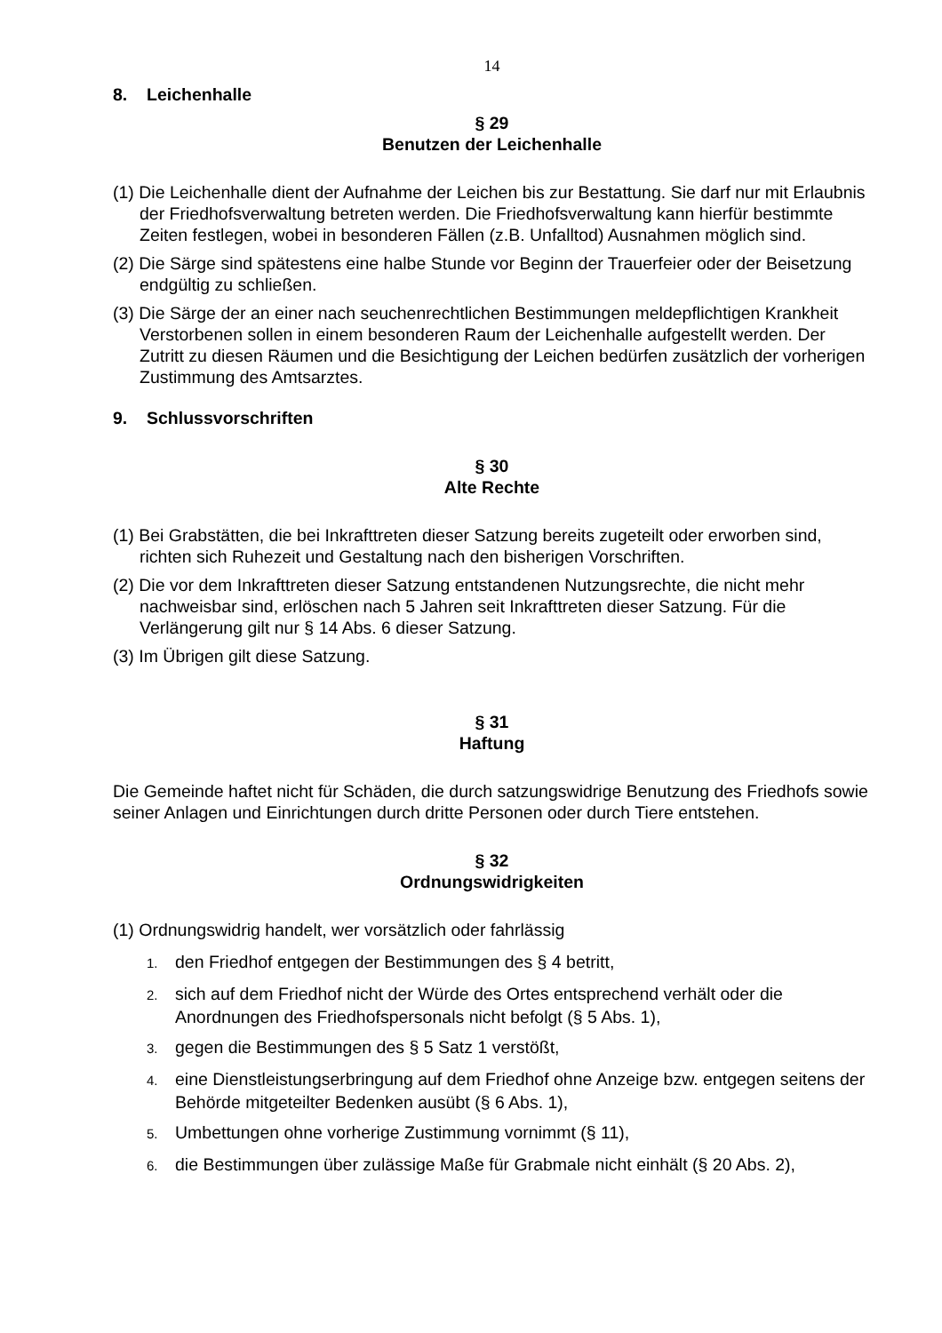14
8. Leichenhalle
§ 29
Benutzen der Leichenhalle
(1) Die Leichenhalle dient der Aufnahme der Leichen bis zur Bestattung. Sie darf nur mit Erlaubnis der Friedhofsverwaltung betreten werden. Die Friedhofsverwaltung kann hierfür bestimmte Zeiten festlegen, wobei in besonderen Fällen (z.B. Unfalltod) Ausnahmen möglich sind.
(2) Die Särge sind spätestens eine halbe Stunde vor Beginn der Trauerfeier oder der Beisetzung endgültig zu schließen.
(3) Die Särge der an einer nach seuchenrechtlichen Bestimmungen meldepflichtigen Krankheit Verstorbenen sollen in einem besonderen Raum der Leichenhalle aufgestellt werden. Der Zutritt zu diesen Räumen und die Besichtigung der Leichen bedürfen zusätzlich der vorherigen Zustimmung des Amtsarztes.
9. Schlussvorschriften
§ 30
Alte Rechte
(1) Bei Grabstätten, die bei Inkrafttreten dieser Satzung bereits zugeteilt oder erworben sind, richten sich Ruhezeit und Gestaltung nach den bisherigen Vorschriften.
(2) Die vor dem Inkrafttreten dieser Satzung entstandenen Nutzungsrechte, die nicht mehr nachweisbar sind, erlöschen nach 5 Jahren seit Inkrafttreten dieser Satzung. Für die Verlängerung gilt nur § 14 Abs. 6 dieser Satzung.
(3) Im Übrigen gilt diese Satzung.
§ 31
Haftung
Die Gemeinde haftet nicht für Schäden, die durch satzungswidrige Benutzung des Friedhofs sowie seiner Anlagen und Einrichtungen durch dritte Personen oder durch Tiere entstehen.
§ 32
Ordnungswidrigkeiten
(1) Ordnungswidrig handelt, wer vorsätzlich oder fahrlässig
1. den Friedhof entgegen der Bestimmungen des § 4 betritt,
2. sich auf dem Friedhof nicht der Würde des Ortes entsprechend verhält oder die Anordnungen des Friedhofspersonals nicht befolgt (§ 5 Abs. 1),
3. gegen die Bestimmungen des § 5 Satz 1 verstößt,
4. eine Dienstleistungserbringung auf dem Friedhof ohne Anzeige bzw. entgegen seitens der Behörde mitgeteilter Bedenken ausübt (§ 6 Abs. 1),
5. Umbettungen ohne vorherige Zustimmung vornimmt (§ 11),
6. die Bestimmungen über zulässige Maße für Grabmale nicht einhält (§ 20 Abs. 2),